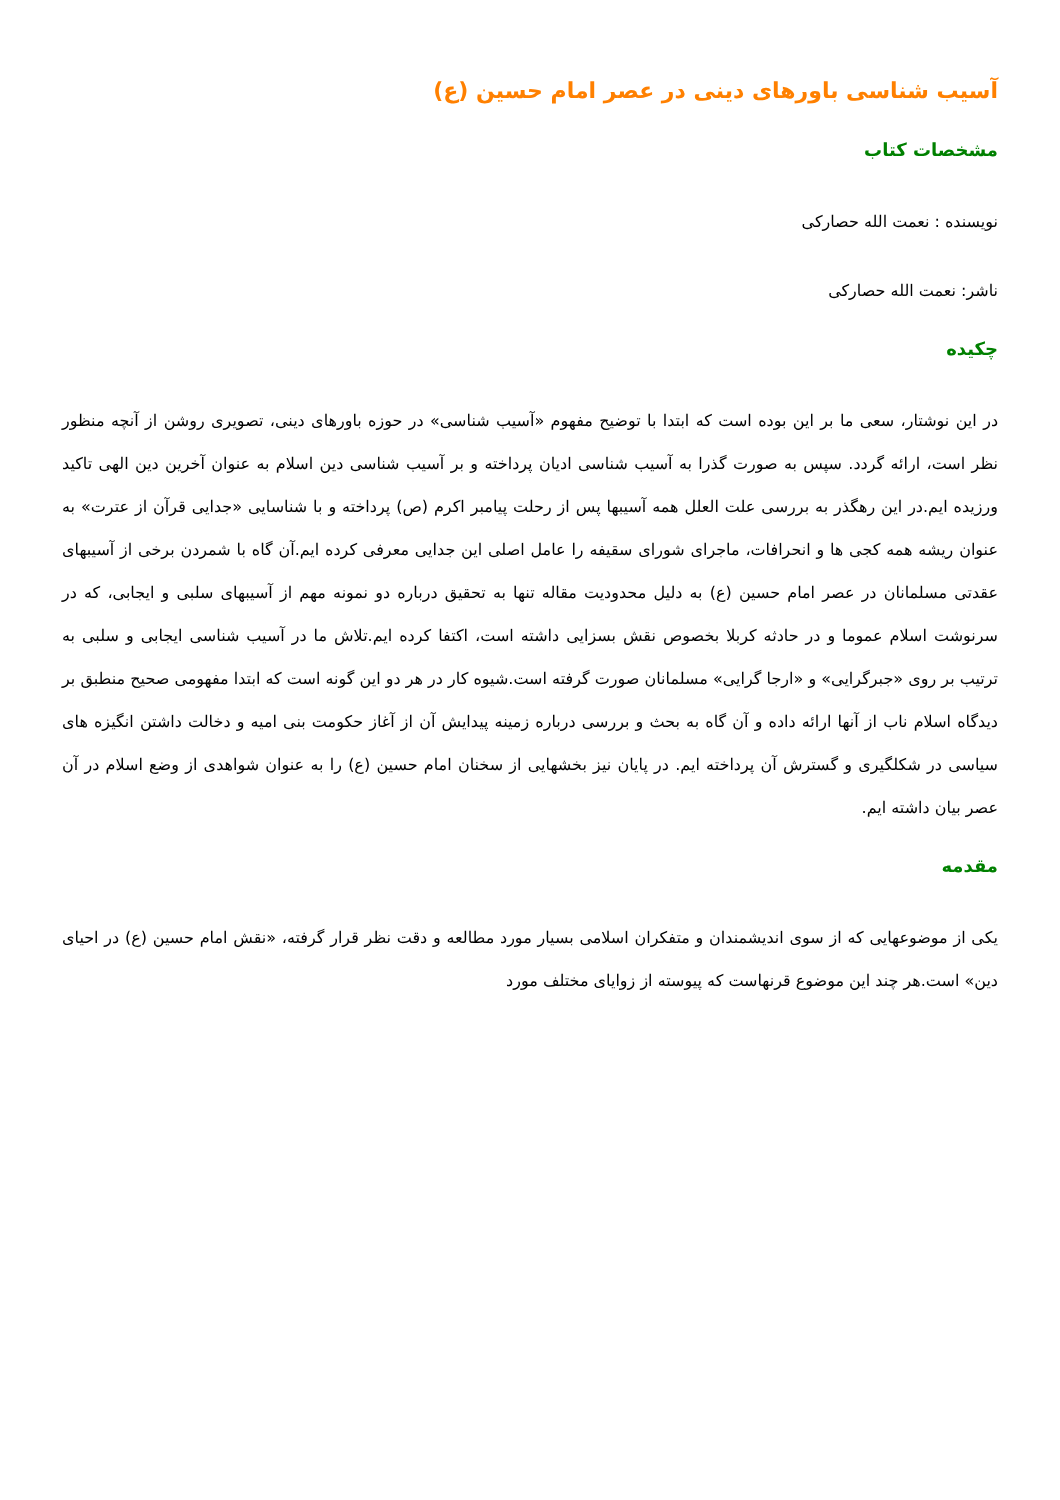آسیب شناسی باورهای دینی در عصر امام حسین (ع)
مشخصات کتاب
نویسنده : نعمت الله حصارکی
ناشر: نعمت الله حصارکی
چکیده
در این نوشتار، سعی ما بر این بوده است که ابتدا با توضیح مفهوم «آسیب شناسی» در حوزه باورهای دینی، تصویری روشن از آنچه منظور نظر است، ارائه گردد. سپس به صورت گذرا به آسیب شناسی ادیان پرداخته و بر آسیب شناسی دین اسلام به عنوان آخرین دین الهی تاکید ورزیده ایم.در این رهگذر به بررسی علت العلل همه آسیبها پس از رحلت پیامبر اکرم (ص) پرداخته و با شناسایی «جدایی قرآن از عترت» به عنوان ریشه همه کجی ها و انحرافات، ماجرای شورای سقیفه را عامل اصلی این جدایی معرفی کرده ایم.آن گاه با شمردن برخی از آسیبهای عقدتی مسلمانان در عصر امام حسین (ع) به دلیل محدودیت مقاله تنها به تحقیق درباره دو نمونه مهم از آسیبهای سلبی و ایجابی، که در سرنوشت اسلام عموما و در حادثه کربلا بخصوص نقش بسزایی داشته است، اکتفا کرده ایم.تلاش ما در آسیب شناسی ایجابی و سلبی به ترتیب بر روی «جبرگرایی» و «ارجا گرایی» مسلمانان صورت گرفته است.شیوه کار در هر دو این گونه است که ابتدا مفهومی صحیح منطبق بر دیدگاه اسلام ناب از آنها ارائه داده و آن گاه به بحث و بررسی درباره زمینه پیدایش آن از آغاز حکومت بنی امیه و دخالت داشتن انگیزه های سیاسی در شکلگیری و گسترش آن پرداخته ایم. در پایان نیز بخشهایی از سخنان امام حسین (ع) را به عنوان شواهدی از وضع اسلام در آن عصر بیان داشته ایم.
مقدمه
یکی از موضوعهایی که از سوی اندیشمندان و متفکران اسلامی بسیار مورد مطالعه و دقت نظر قرار گرفته، «نقش امام حسین (ع) در احیای دین» است.هر چند این موضوع قرنهاست که پیوسته از زوایای مختلف مورد